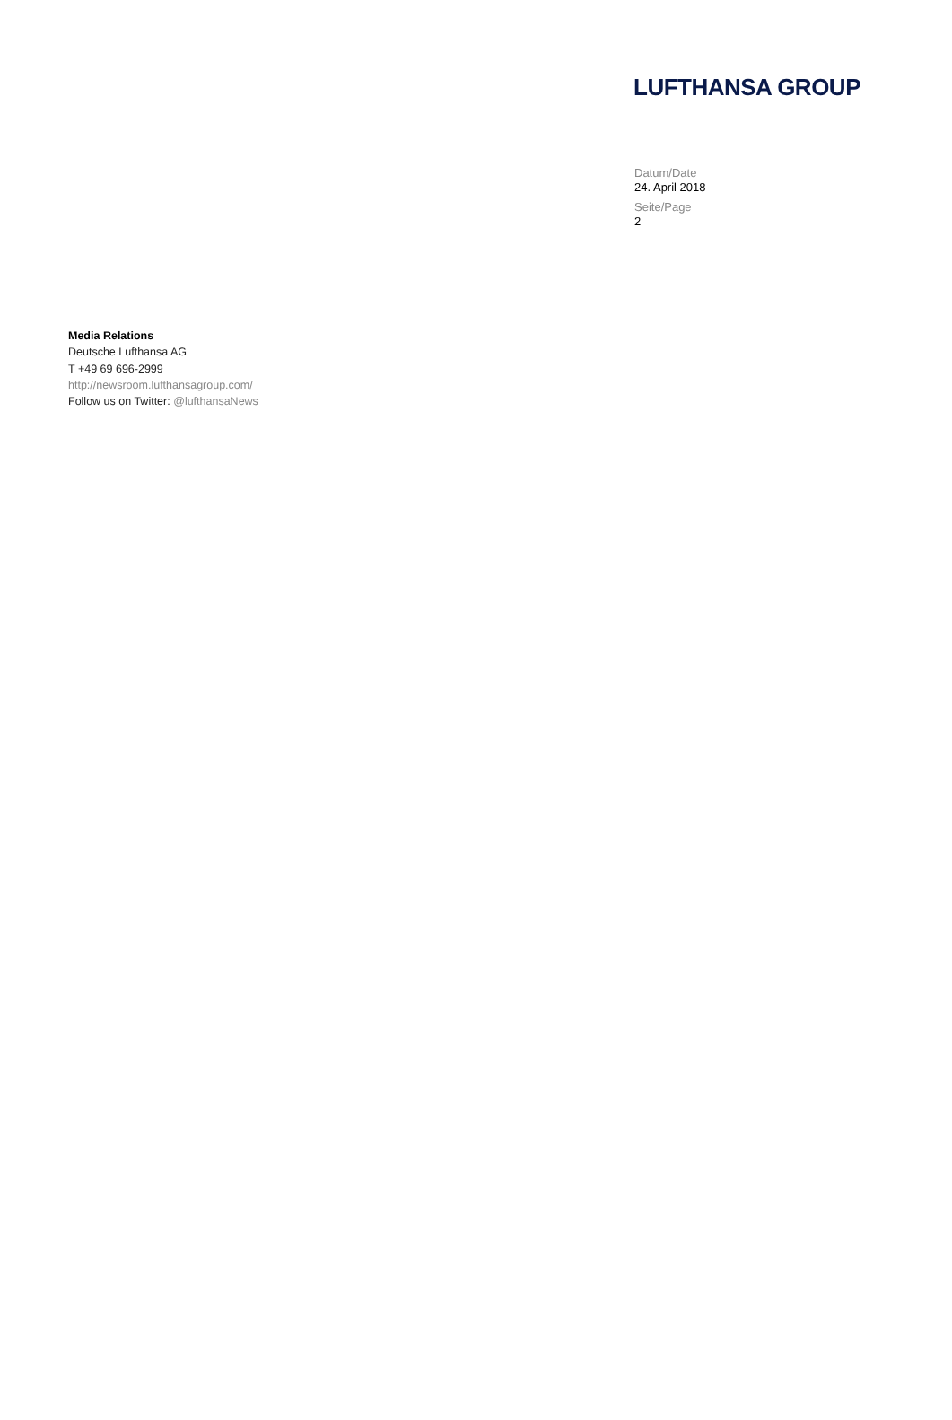LUFTHANSA GROUP
Datum/Date
24. April 2018
Seite/Page
2
Media Relations
Deutsche Lufthansa AG
T +49 69 696-2999
http://newsroom.lufthansagroup.com/
Follow us on Twitter: @lufthansaNews